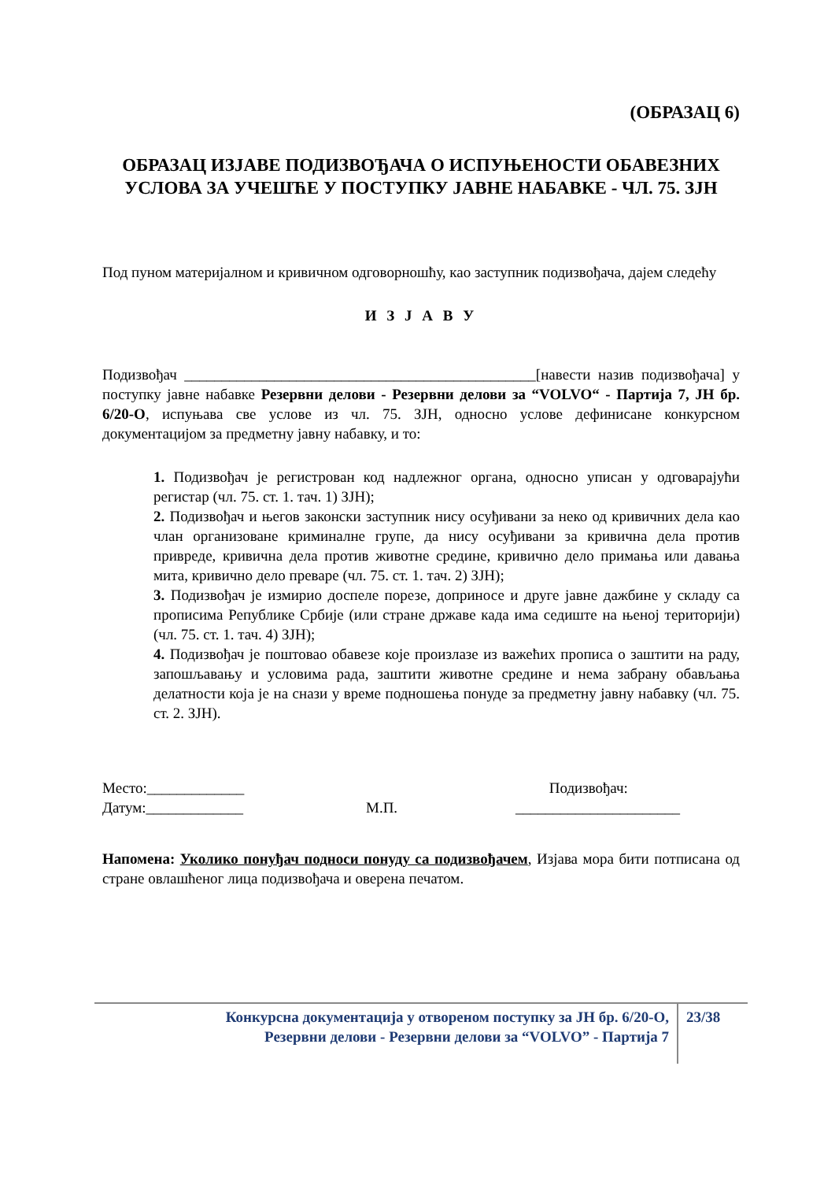(ОБРАЗАЦ 6)
ОБРАЗАЦ ИЗЈАВЕ ПОДИЗВОЂАЧА О ИСПУЊЕНОСТИ ОБАВЕЗНИХ УСЛОВА ЗА УЧЕШЋЕ У ПОСТУПКУ ЈАВНЕ НАБАВКЕ - ЧЛ. 75. ЗЈН
Под пуном материјалном и кривичном одговорношћу, као заступник подизвођача, дајем следећу
И З Ј А В У
Подизвођач _______________________________________________[навести назив подизвођача] у поступку јавне набавке Резервни делови - Резервни делови за “VOLVO“ - Партија 7, ЈН бр. 6/20-О, испуњава све услове из чл. 75. ЗЈН, односно услове дефинисане конкурсном документацијом за предметну јавну набавку, и то:
1. Подизвођач је регистрован код надлежног органа, односно уписан у одговарајући регистар (чл. 75. ст. 1. тач. 1) ЗЈН);
2. Подизвођач и његов законски заступник нису осуђивани за неко од кривичних дела као члан организоване криминалне групе, да нису осуђивани за кривична дела против привреде, кривична дела против животне средине, кривично дело примања или давања мита, кривично дело преваре (чл. 75. ст. 1. тач. 2) ЗЈН);
3. Подизвођач је измирио доспеле порезе, доприносе и друге јавне дажбине у складу са прописима Републике Србије (или стране државе када има седиште на њеној територији) (чл. 75. ст. 1. тач. 4) ЗЈН);
4. Подизвођач је поштовао обавезе које произлазе из важећих прописа о заштити на раду, запошљавању и условима рада, заштити животне средине и нема забрану обављања делатности која је на снази у време подношења понуде за предметну јавну набавку (чл. 75. ст. 2. ЗЈН).
Место:_____________
Датум:_____________
М.П. Подизвођач:
______________________
Напомена: Уколико понуђач подноси понуду са подизвођачем, Изјава мора бити потписана од стране овлашћеног лица подизвођача и оверена печатом.
Конкурсна документација у отвореном поступку за ЈН бр. 6/20-О,
Резервни делови - Резервни делови за “VOLVO” - Партија 7
23/38